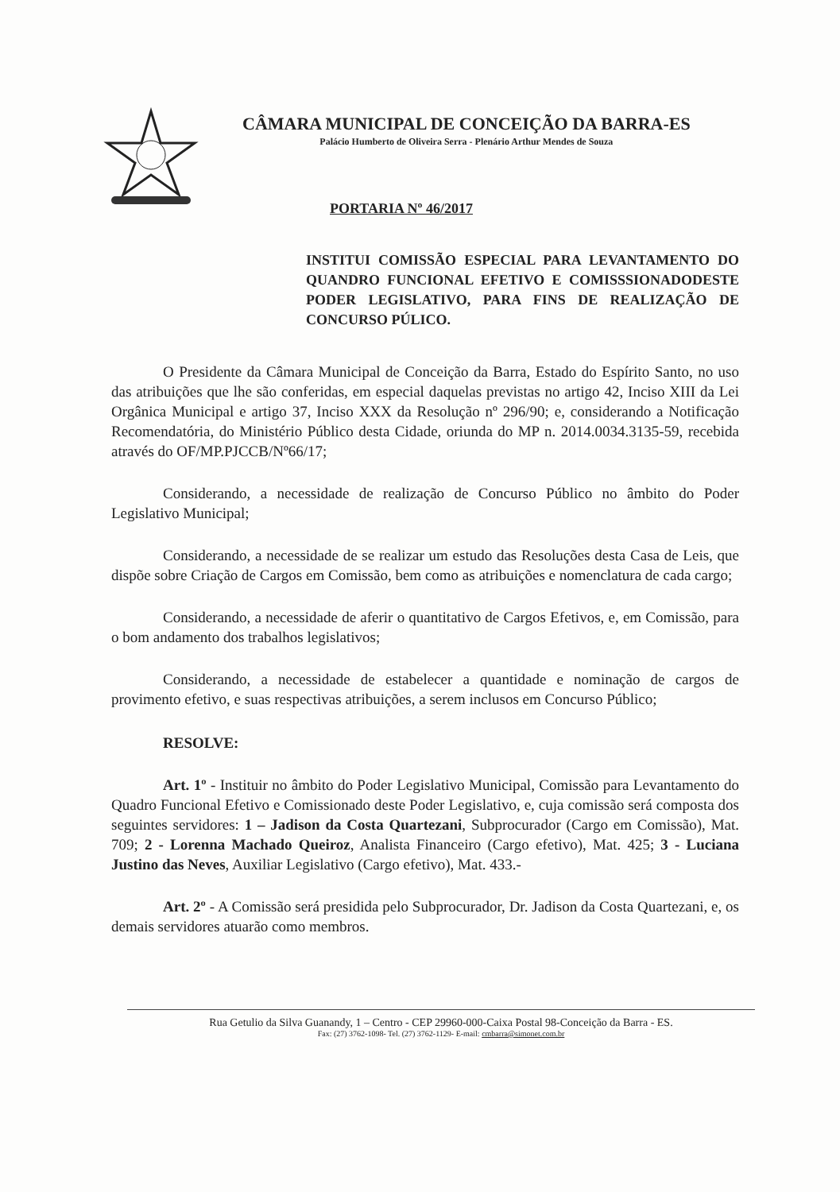CÂMARA MUNICIPAL DE CONCEIÇÃO DA BARRA-ES
Palácio Humberto de Oliveira Serra - Plenário Arthur Mendes de Souza
PORTARIA Nº 46/2017
INSTITUI COMISSÃO ESPECIAL PARA LEVANTAMENTO DO QUANDRO FUNCIONAL EFETIVO E COMISSSIONADODESTE PODER LEGISLATIVO, PARA FINS DE REALIZAÇÃO DE CONCURSO PÚLICO.
O Presidente da Câmara Municipal de Conceição da Barra, Estado do Espírito Santo, no uso das atribuições que lhe são conferidas, em especial daquelas previstas no artigo 42, Inciso XIII da Lei Orgânica Municipal e artigo 37, Inciso XXX da Resolução nº 296/90; e, considerando a Notificação Recomendatória, do Ministério Público desta Cidade, oriunda do MP n. 2014.0034.3135-59, recebida através do OF/MP.PJCCB/Nº66/17;
Considerando, a necessidade de realização de Concurso Público no âmbito do Poder Legislativo Municipal;
Considerando, a necessidade de se realizar um estudo das Resoluções desta Casa de Leis, que dispõe sobre Criação de Cargos em Comissão, bem como as atribuições e nomenclatura de cada cargo;
Considerando, a necessidade de aferir o quantitativo de Cargos Efetivos, e, em Comissão, para o bom andamento dos trabalhos legislativos;
Considerando, a necessidade de estabelecer a quantidade e nominação de cargos de provimento efetivo, e suas respectivas atribuições, a serem inclusos em Concurso Público;
RESOLVE:
Art. 1º - Instituir no âmbito do Poder Legislativo Municipal, Comissão para Levantamento do Quadro Funcional Efetivo e Comissionado deste Poder Legislativo, e, cuja comissão será composta dos seguintes servidores: 1 – Jadison da Costa Quartezani, Subprocurador (Cargo em Comissão), Mat. 709; 2 - Lorenna Machado Queiroz, Analista Financeiro (Cargo efetivo), Mat. 425; 3 - Luciana Justino das Neves, Auxiliar Legislativo (Cargo efetivo), Mat. 433.-
Art. 2º - A Comissão será presidida pelo Subprocurador, Dr. Jadison da Costa Quartezani, e, os demais servidores atuarão como membros.
Rua Getulio da Silva Guanandy, 1 – Centro - CEP 29960-000-Caixa Postal 98-Conceição da Barra - ES.
Fax: (27) 3762-1098- Tel. (27) 3762-1129- E-mail: cmbarra@simonet.com.br